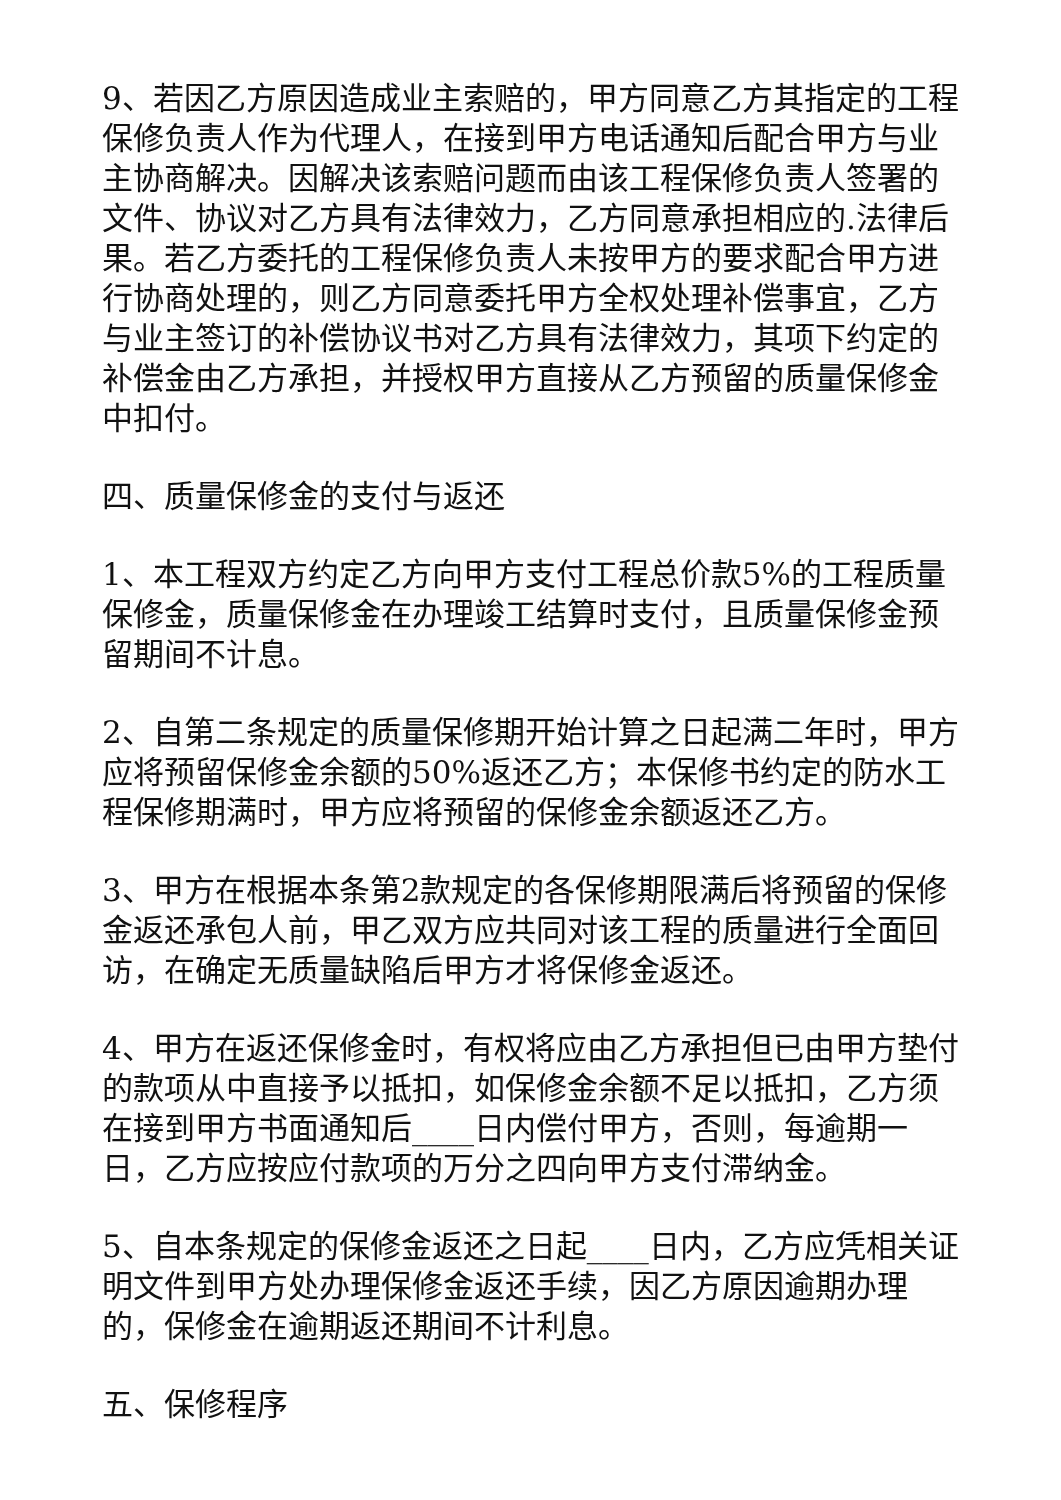9、若因乙方原因造成业主索赔的，甲方同意乙方其指定的工程保修负责人作为代理人，在接到甲方电话通知后配合甲方与业主协商解决。因解决该索赔问题而由该工程保修负责人签署的文件、协议对乙方具有法律效力，乙方同意承担相应的.法律后果。若乙方委托的工程保修负责人未按甲方的要求配合甲方进行协商处理的，则乙方同意委托甲方全权处理补偿事宜，乙方与业主签订的补偿协议书对乙方具有法律效力，其项下约定的补偿金由乙方承担，并授权甲方直接从乙方预留的质量保修金中扣付。
四、质量保修金的支付与返还
1、本工程双方约定乙方向甲方支付工程总价款5%的工程质量保修金，质量保修金在办理竣工结算时支付，且质量保修金预留期间不计息。
2、自第二条规定的质量保修期开始计算之日起满二年时，甲方应将预留保修金余额的50%返还乙方；本保修书约定的防水工程保修期满时，甲方应将预留的保修金余额返还乙方。
3、甲方在根据本条第2款规定的各保修期限满后将预留的保修金返还承包人前，甲乙双方应共同对该工程的质量进行全面回访，在确定无质量缺陷后甲方才将保修金返还。
4、甲方在返还保修金时，有权将应由乙方承担但已由甲方垫付的款项从中直接予以抵扣，如保修金余额不足以抵扣，乙方须在接到甲方书面通知后____日内偿付甲方，否则，每逾期一日，乙方应按应付款项的万分之四向甲方支付滞纳金。
5、自本条规定的保修金返还之日起____日内，乙方应凭相关证明文件到甲方处办理保修金返还手续，因乙方原因逾期办理的，保修金在逾期返还期间不计利息。
五、保修程序